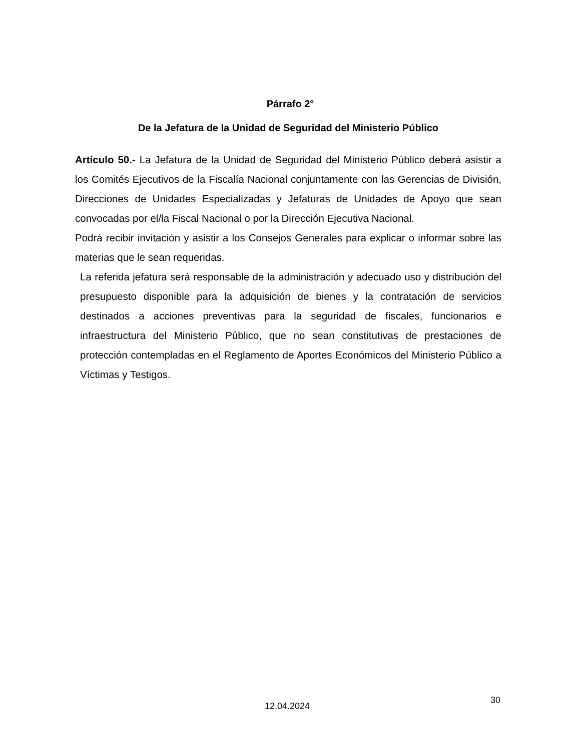Párrafo 2°
De la Jefatura de la Unidad de Seguridad del Ministerio Público
Artículo 50.- La Jefatura de la Unidad de Seguridad del Ministerio Público deberá asistir a los Comités Ejecutivos de la Fiscalía Nacional conjuntamente con las Gerencias de División, Direcciones de Unidades Especializadas y Jefaturas de Unidades de Apoyo que sean convocadas por el/la Fiscal Nacional o por la Dirección Ejecutiva Nacional.
Podrá recibir invitación y asistir a los Consejos Generales para explicar o informar sobre las materias que le sean requeridas.
La referida jefatura será responsable de la administración y adecuado uso y distribución del presupuesto disponible para la adquisición de bienes y la contratación de servicios destinados a acciones preventivas para la seguridad de fiscales, funcionarios e infraestructura del Ministerio Público, que no sean constitutivas de prestaciones de protección contempladas en el Reglamento de Aportes Económicos del Ministerio Público a Víctimas y Testigos.
30
12.04.2024